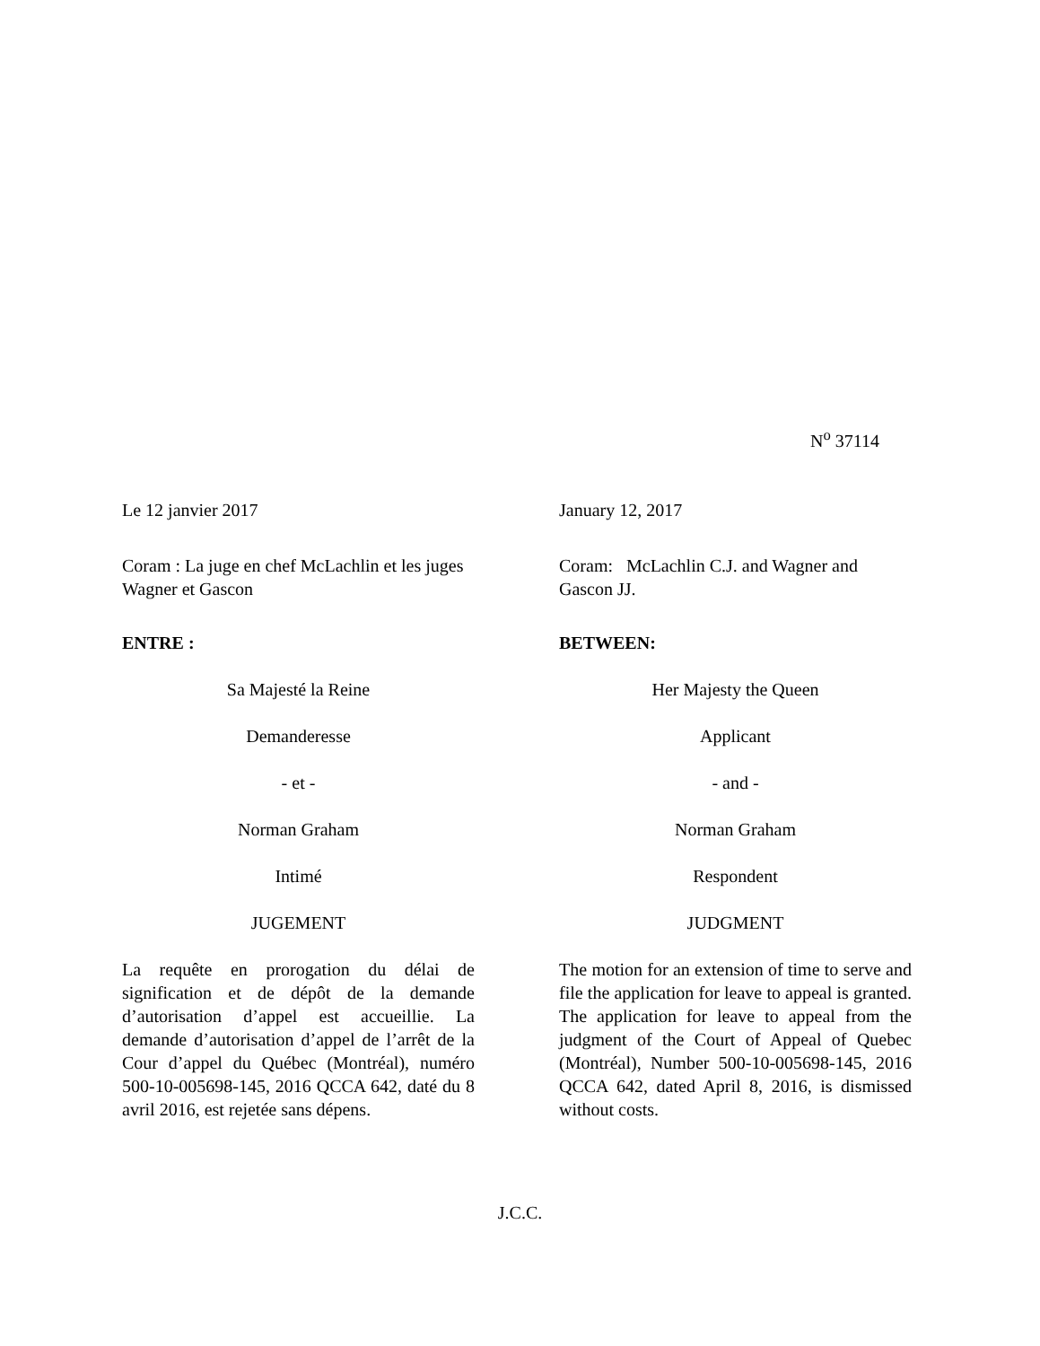N<sup>o</sup> 37114
Le 12 janvier 2017
Coram : La juge en chef McLachlin et les juges Wagner et Gascon
ENTRE :
Sa Majesté la Reine
Demanderesse
- et -
Norman Graham
Intimé
JUGEMENT
La requête en prorogation du délai de signification et de dépôt de la demande d’autorisation d’appel est accueillie. La demande d’autorisation d’appel de l’arrêt de la Cour d’appel du Québec (Montréal), numéro 500-10-005698-145, 2016 QCCA 642, daté du 8 avril 2016, est rejetée sans dépens.
January 12, 2017
Coram: McLachlin C.J. and Wagner and Gascon JJ.
BETWEEN:
Her Majesty the Queen
Applicant
- and -
Norman Graham
Respondent
JUDGMENT
The motion for an extension of time to serve and file the application for leave to appeal is granted. The application for leave to appeal from the judgment of the Court of Appeal of Quebec (Montréal), Number 500-10-005698-145, 2016 QCCA 642, dated April 8, 2016, is dismissed without costs.
J.C.C.